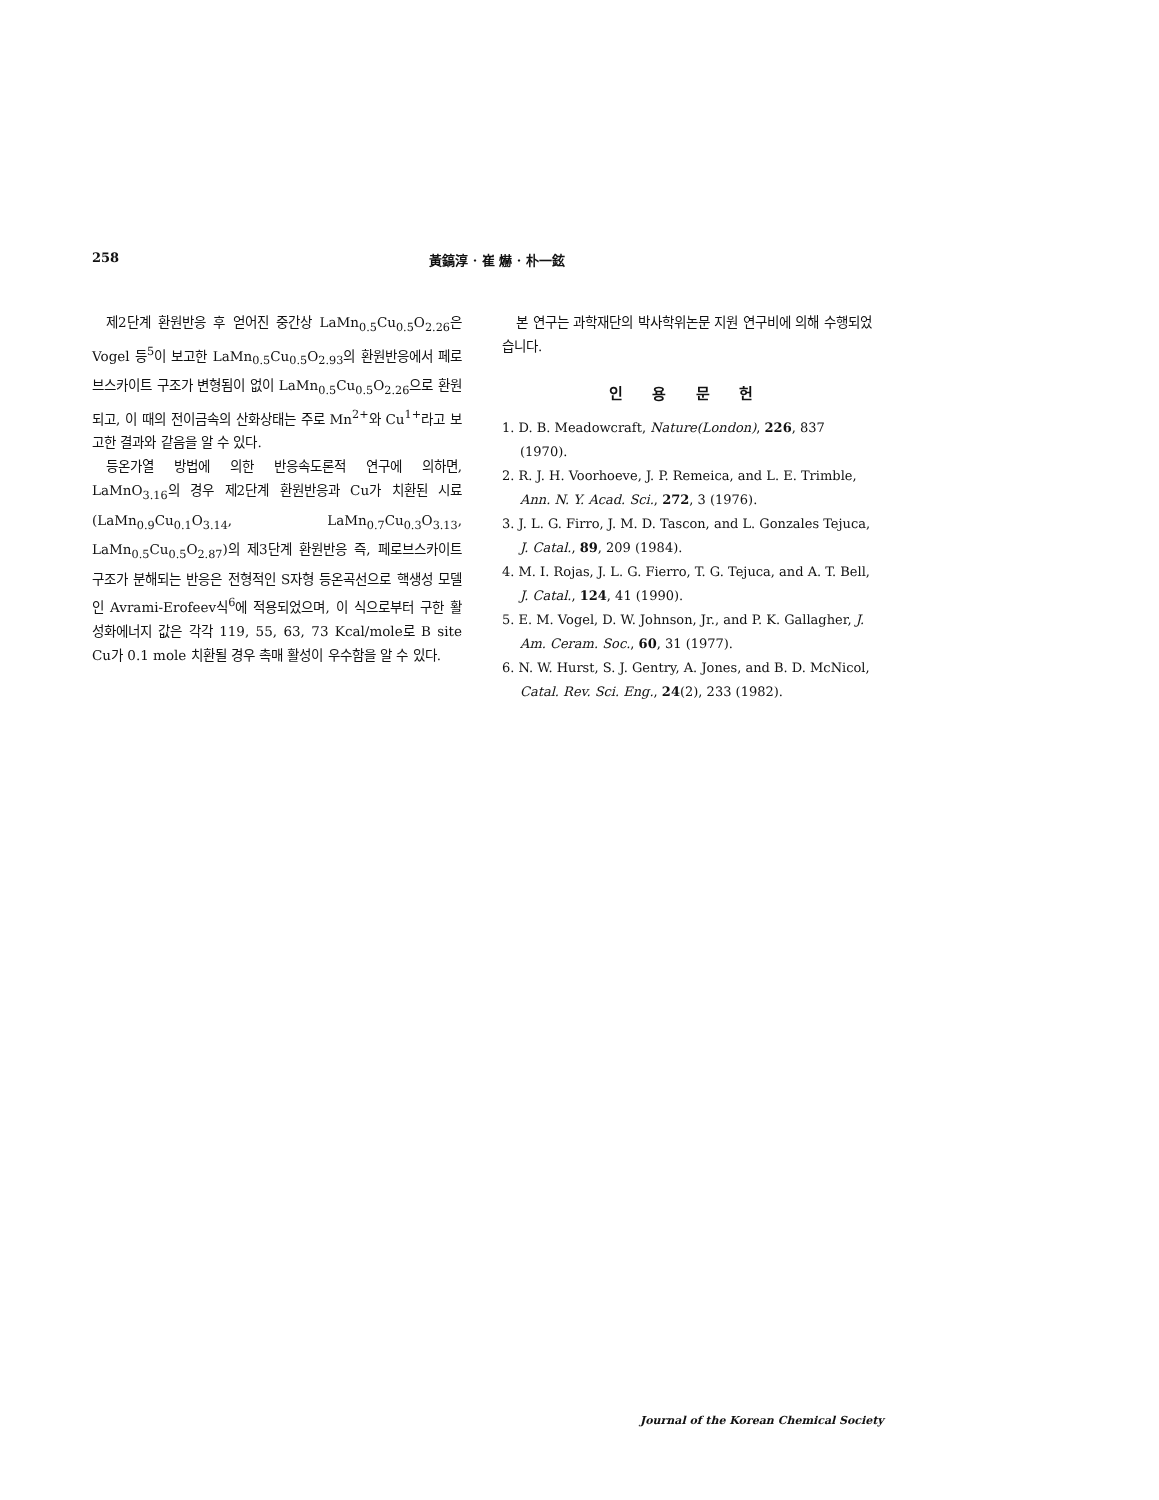258 黃鎬淳 · 崔 爀 · 朴一鉉
제2단계 환원반응 후 얻어진 중간상 LaMn<sub>0.5</sub>Cu<sub>0.5</sub>O<sub>2.26</sub>은 Vogel 등<sup>5</sup>이 보고한 LaMn<sub>0.5</sub>Cu<sub>0.5</sub>O<sub>2.93</sub>의 환원반응에서 페로브스카이트 구조가 변형됨이 없이 LaMn<sub>0.5</sub>Cu<sub>0.5</sub>O<sub>2.26</sub>으로 환원되고, 이 때의 전이금속의 산화상태는 주로 Mn<sup>2+</sup>와 Cu<sup>1+</sup>라고 보고한 결과와 같음을 알 수 있다.
등온가열 방법에 의한 반응속도론적 연구에 의하면, LaMnO<sub>3.16</sub>의 경우 제2단계 환원반응과 Cu가 치환된 시료(LaMn<sub>0.9</sub>Cu<sub>0.1</sub>O<sub>3.14</sub>, LaMn<sub>0.7</sub>Cu<sub>0.3</sub>O<sub>3.13</sub>, LaMn<sub>0.5</sub>Cu<sub>0.5</sub>O<sub>2.87</sub>)의 제3단계 환원반응 즉, 페로브스카이트 구조가 분해되는 반응은 전형적인 S자형 등온곡선으로 핵생성 모델인 Avrami-Erofeev식<sup>6</sup>에 적용되었으며, 이 식으로부터 구한 활성화에너지 값은 각각 119, 55, 63, 73 Kcal/mole로 B site Cu가 0.1 mole 치환될 경우 촉매 활성이 우수함을 알 수 있다.
본 연구는 과학재단의 박사학위논문 지원 연구비에 의해 수행되었습니다.
인 용 문 헌
1. D. B. Meadowcraft, Nature(London), 226, 837 (1970).
2. R. J. H. Voorhoeve, J. P. Remeica, and L. E. Trimble, Ann. N. Y. Acad. Sci., 272, 3 (1976).
3. J. L. G. Firro, J. M. D. Tascon, and L. Gonzales Tejuca, J. Catal., 89, 209 (1984).
4. M. I. Rojas, J. L. G. Fierro, T. G. Tejuca, and A. T. Bell, J. Catal., 124, 41 (1990).
5. E. M. Vogel, D. W. Johnson, Jr., and P. K. Gallagher, J. Am. Ceram. Soc., 60, 31 (1977).
6. N. W. Hurst, S. J. Gentry, A. Jones, and B. D. McNicol, Catal. Rev. Sci. Eng., 24(2), 233 (1982).
Journal of the Korean Chemical Society